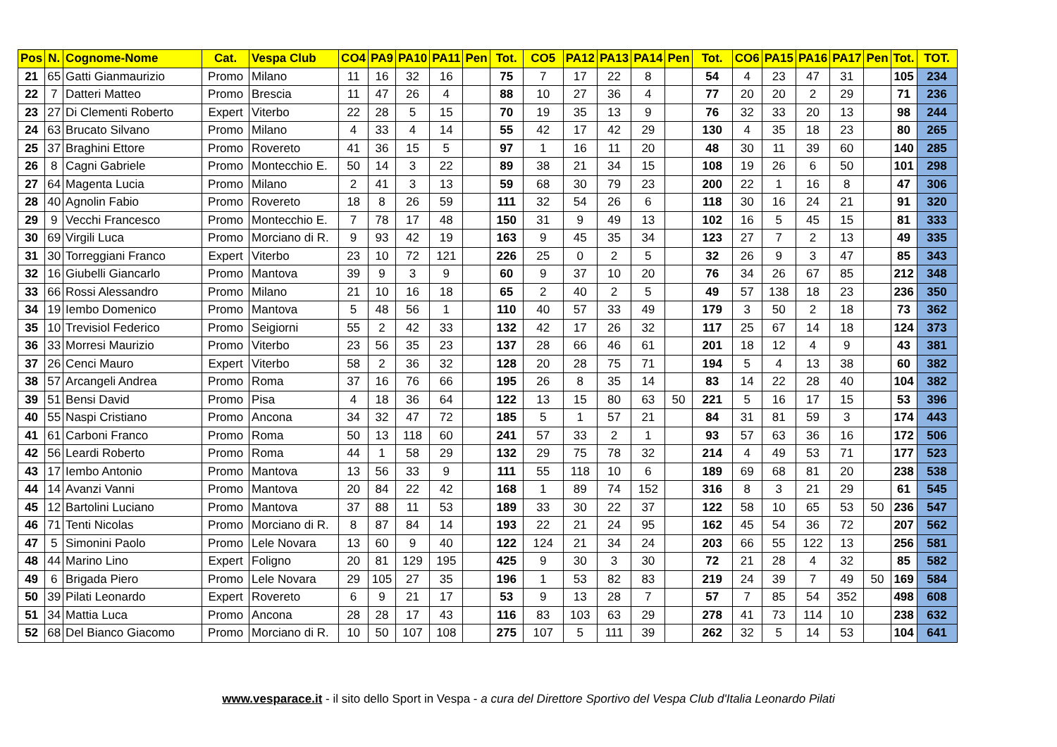| Pos | N. | Cognome-Nome | Cat. | Vespa Club | CO4 | PA9 | PA10 | PA11 | Pen | Tot. | CO5 | PA12 | PA13 | PA14 | Pen | Tot. | CO6 | PA15 | PA16 | PA17 | Pen | Tot. | TOT. |
| --- | --- | --- | --- | --- | --- | --- | --- | --- | --- | --- | --- | --- | --- | --- | --- | --- | --- | --- | --- | --- | --- | --- | --- |
| 21 | 65 | Gatti Gianmaurizio | Promo | Milano | 11 | 16 | 32 | 16 | | 75 | 7 | 17 | 22 | 8 | | 54 | 4 | 23 | 47 | 31 | | 105 | 234 |
| 22 | 7 | Datteri Matteo | Promo | Brescia | 11 | 47 | 26 | 4 | | 88 | 10 | 27 | 36 | 4 | | 77 | 20 | 20 | 2 | 29 | | 71 | 236 |
| 23 | 27 | Di Clementi Roberto | Expert | Viterbo | 22 | 28 | 5 | 15 | | 70 | 19 | 35 | 13 | 9 | | 76 | 32 | 33 | 20 | 13 | | 98 | 244 |
| 24 | 63 | Brucato Silvano | Promo | Milano | 4 | 33 | 4 | 14 | | 55 | 42 | 17 | 42 | 29 | | 130 | 4 | 35 | 18 | 23 | | 80 | 265 |
| 25 | 37 | Braghini Ettore | Promo | Rovereto | 41 | 36 | 15 | 5 | | 97 | 1 | 16 | 11 | 20 | | 48 | 30 | 11 | 39 | 60 | | 140 | 285 |
| 26 | 8 | Cagni Gabriele | Promo | Montecchio E. | 50 | 14 | 3 | 22 | | 89 | 38 | 21 | 34 | 15 | | 108 | 19 | 26 | 6 | 50 | | 101 | 298 |
| 27 | 64 | Magenta Lucia | Promo | Milano | 2 | 41 | 3 | 13 | | 59 | 68 | 30 | 79 | 23 | | 200 | 22 | 1 | 16 | 8 | | 47 | 306 |
| 28 | 40 | Agnolin Fabio | Promo | Rovereto | 18 | 8 | 26 | 59 | | 111 | 32 | 54 | 26 | 6 | | 118 | 30 | 16 | 24 | 21 | | 91 | 320 |
| 29 | 9 | Vecchi Francesco | Promo | Montecchio E. | 7 | 78 | 17 | 48 | | 150 | 31 | 9 | 49 | 13 | | 102 | 16 | 5 | 45 | 15 | | 81 | 333 |
| 30 | 69 | Virgili Luca | Promo | Morciano di R. | 9 | 93 | 42 | 19 | | 163 | 9 | 45 | 35 | 34 | | 123 | 27 | 7 | 2 | 13 | | 49 | 335 |
| 31 | 30 | Torreggiani Franco | Expert | Viterbo | 23 | 10 | 72 | 121 | | 226 | 25 | 0 | 2 | 5 | | 32 | 26 | 9 | 3 | 47 | | 85 | 343 |
| 32 | 16 | Giubelli Giancarlo | Promo | Mantova | 39 | 9 | 3 | 9 | | 60 | 9 | 37 | 10 | 20 | | 76 | 34 | 26 | 67 | 85 | | 212 | 348 |
| 33 | 66 | Rossi Alessandro | Promo | Milano | 21 | 10 | 16 | 18 | | 65 | 2 | 40 | 2 | 5 | | 49 | 57 | 138 | 18 | 23 | | 236 | 350 |
| 34 | 19 | Iembo Domenico | Promo | Mantova | 5 | 48 | 56 | 1 | | 110 | 40 | 57 | 33 | 49 | | 179 | 3 | 50 | 2 | 18 | | 73 | 362 |
| 35 | 10 | Trevisiol Federico | Promo | Seigiorni | 55 | 2 | 42 | 33 | | 132 | 42 | 17 | 26 | 32 | | 117 | 25 | 67 | 14 | 18 | | 124 | 373 |
| 36 | 33 | Morresi Maurizio | Promo | Viterbo | 23 | 56 | 35 | 23 | | 137 | 28 | 66 | 46 | 61 | | 201 | 18 | 12 | 4 | 9 | | 43 | 381 |
| 37 | 26 | Cenci Mauro | Expert | Viterbo | 58 | 2 | 36 | 32 | | 128 | 20 | 28 | 75 | 71 | | 194 | 5 | 4 | 13 | 38 | | 60 | 382 |
| 38 | 57 | Arcangeli Andrea | Promo | Roma | 37 | 16 | 76 | 66 | | 195 | 26 | 8 | 35 | 14 | | 83 | 14 | 22 | 28 | 40 | | 104 | 382 |
| 39 | 51 | Bensi David | Promo | Pisa | 4 | 18 | 36 | 64 | | 122 | 13 | 15 | 80 | 63 | 50 | 221 | 5 | 16 | 17 | 15 | | 53 | 396 |
| 40 | 55 | Naspi Cristiano | Promo | Ancona | 34 | 32 | 47 | 72 | | 185 | 5 | 1 | 57 | 21 | | 84 | 31 | 81 | 59 | 3 | | 174 | 443 |
| 41 | 61 | Carboni Franco | Promo | Roma | 50 | 13 | 118 | 60 | | 241 | 57 | 33 | 2 | 1 | | 93 | 57 | 63 | 36 | 16 | | 172 | 506 |
| 42 | 56 | Leardi Roberto | Promo | Roma | 44 | 1 | 58 | 29 | | 132 | 29 | 75 | 78 | 32 | | 214 | 4 | 49 | 53 | 71 | | 177 | 523 |
| 43 | 17 | Iembo Antonio | Promo | Mantova | 13 | 56 | 33 | 9 | | 111 | 55 | 118 | 10 | 6 | | 189 | 69 | 68 | 81 | 20 | | 238 | 538 |
| 44 | 14 | Avanzi Vanni | Promo | Mantova | 20 | 84 | 22 | 42 | | 168 | 1 | 89 | 74 | 152 | | 316 | 8 | 3 | 21 | 29 | | 61 | 545 |
| 45 | 12 | Bartolini Luciano | Promo | Mantova | 37 | 88 | 11 | 53 | | 189 | 33 | 30 | 22 | 37 | | 122 | 58 | 10 | 65 | 53 | 50 | 236 | 547 |
| 46 | 71 | Tenti Nicolas | Promo | Morciano di R. | 8 | 87 | 84 | 14 | | 193 | 22 | 21 | 24 | 95 | | 162 | 45 | 54 | 36 | 72 | | 207 | 562 |
| 47 | 5 | Simonini Paolo | Promo | Lele Novara | 13 | 60 | 9 | 40 | | 122 | 124 | 21 | 34 | 24 | | 203 | 66 | 55 | 122 | 13 | | 256 | 581 |
| 48 | 44 | Marino Lino | Expert | Foligno | 20 | 81 | 129 | 195 | | 425 | 9 | 30 | 3 | 30 | | 72 | 21 | 28 | 4 | 32 | | 85 | 582 |
| 49 | 6 | Brigada Piero | Promo | Lele Novara | 29 | 105 | 27 | 35 | | 196 | 1 | 53 | 82 | 83 | | 219 | 24 | 39 | 7 | 49 | 50 | 169 | 584 |
| 50 | 39 | Pilati Leonardo | Expert | Rovereto | 6 | 9 | 21 | 17 | | 53 | 9 | 13 | 28 | 7 | | 57 | 7 | 85 | 54 | 352 | | 498 | 608 |
| 51 | 34 | Mattia Luca | Promo | Ancona | 28 | 28 | 17 | 43 | | 116 | 83 | 103 | 63 | 29 | | 278 | 41 | 73 | 114 | 10 | | 238 | 632 |
| 52 | 68 | Del Bianco Giacomo | Promo | Morciano di R. | 10 | 50 | 107 | 108 | | 275 | 107 | 5 | 111 | 39 | | 262 | 32 | 5 | 14 | 53 | | 104 | 641 |
www.vesparace.it - il sito dello Sport in Vespa - a cura del Direttore Sportivo del Vespa Club d'Italia Leonardo Pilati